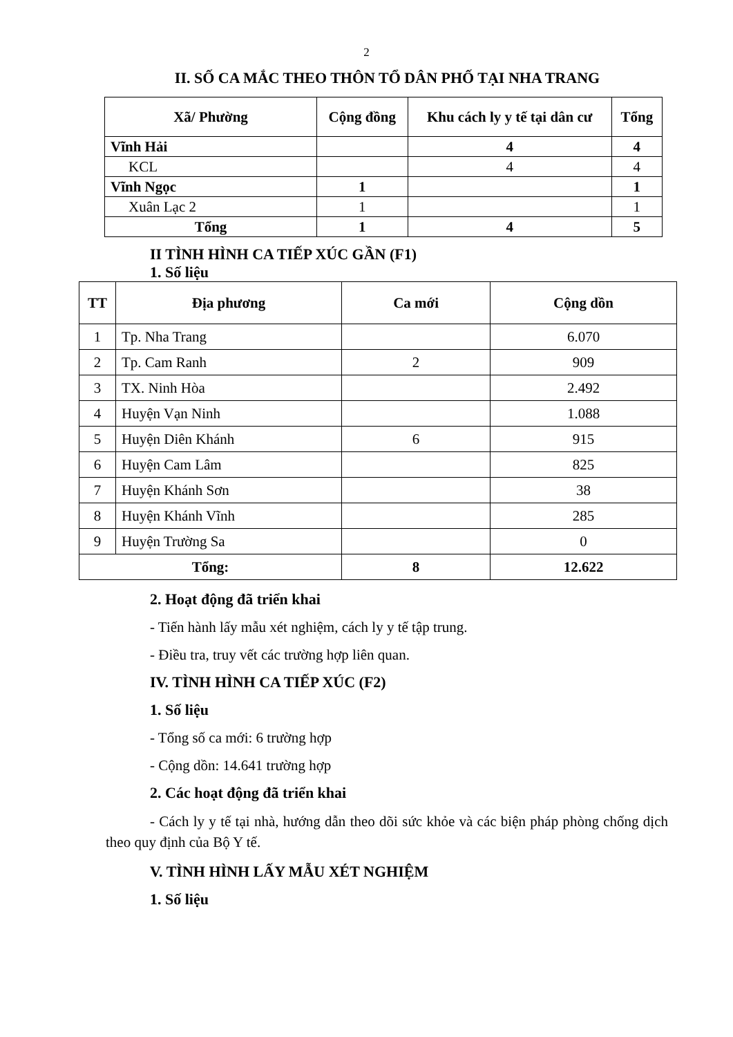2
II. SỐ CA MẮC THEO THÔN TỔ DÂN PHỐ TẠI NHA TRANG
| Xã/ Phường | Cộng đồng | Khu cách ly y tế tại dân cư | Tổng |
| --- | --- | --- | --- |
| Vĩnh Hải | | 4 | 4 |
| KCL | | 4 | 4 |
| Vĩnh Ngọc | 1 | | 1 |
| Xuân Lạc 2 | 1 | | 1 |
| Tổng | 1 | 4 | 5 |
II TÌNH HÌNH CA TIẾP XÚC GẦN (F1)
1. Số liệu
| TT | Địa phương | Ca mới | Cộng dồn |
| --- | --- | --- | --- |
| 1 | Tp. Nha Trang | | 6.070 |
| 2 | Tp. Cam Ranh | 2 | 909 |
| 3 | TX. Ninh Hòa | | 2.492 |
| 4 | Huyện Vạn Ninh | | 1.088 |
| 5 | Huyện Diên Khánh | 6 | 915 |
| 6 | Huyện Cam Lâm | | 825 |
| 7 | Huyện Khánh Sơn | | 38 |
| 8 | Huyện Khánh Vĩnh | | 285 |
| 9 | Huyện Trường Sa | | 0 |
| Tổng: | | 8 | 12.622 |
2. Hoạt động đã triển khai
- Tiến hành lấy mẫu xét nghiệm, cách ly y tế tập trung.
- Điều tra, truy vết các trường hợp liên quan.
IV. TÌNH HÌNH CA TIẾP XÚC (F2)
1. Số liệu
- Tổng số ca mới: 6 trường hợp
- Cộng dồn: 14.641 trường hợp
2. Các hoạt động đã triển khai
- Cách ly y tế tại nhà, hướng dẫn theo dõi sức khỏe và các biện pháp phòng chống dịch theo quy định của Bộ Y tế.
V. TÌNH HÌNH LẤY MẪU XÉT NGHIỆM
1. Số liệu